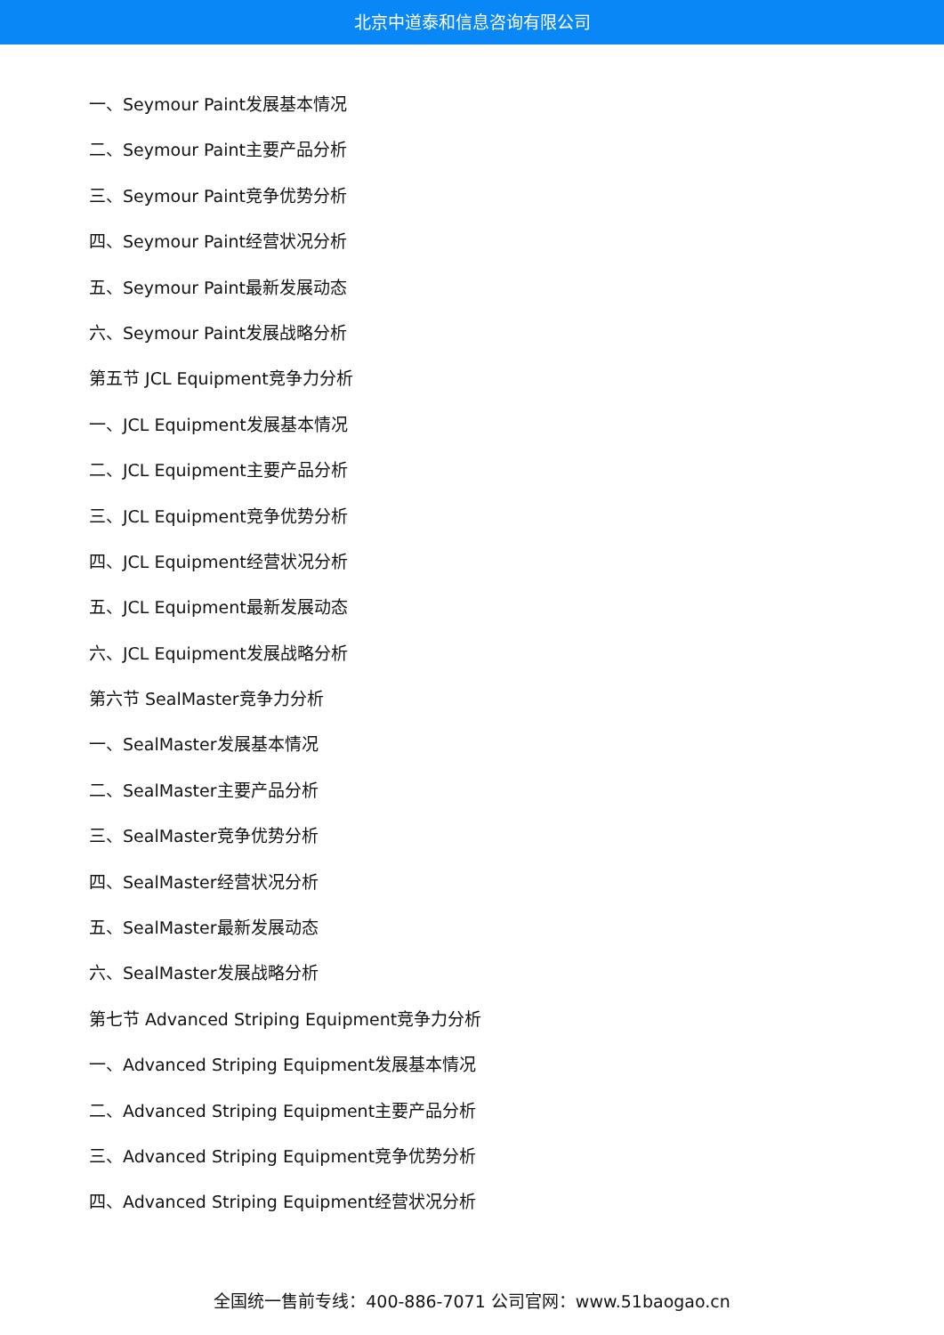北京中道泰和信息咨询有限公司
一、Seymour Paint发展基本情况
二、Seymour Paint主要产品分析
三、Seymour Paint竞争优势分析
四、Seymour Paint经营状况分析
五、Seymour Paint最新发展动态
六、Seymour Paint发展战略分析
第五节 JCL Equipment竞争力分析
一、JCL Equipment发展基本情况
二、JCL Equipment主要产品分析
三、JCL Equipment竞争优势分析
四、JCL Equipment经营状况分析
五、JCL Equipment最新发展动态
六、JCL Equipment发展战略分析
第六节 SealMaster竞争力分析
一、SealMaster发展基本情况
二、SealMaster主要产品分析
三、SealMaster竞争优势分析
四、SealMaster经营状况分析
五、SealMaster最新发展动态
六、SealMaster发展战略分析
第七节 Advanced Striping Equipment竞争力分析
一、Advanced Striping Equipment发展基本情况
二、Advanced Striping Equipment主要产品分析
三、Advanced Striping Equipment竞争优势分析
四、Advanced Striping Equipment经营状况分析
全国统一售前专线：400-886-7071 公司官网：www.51baogao.cn